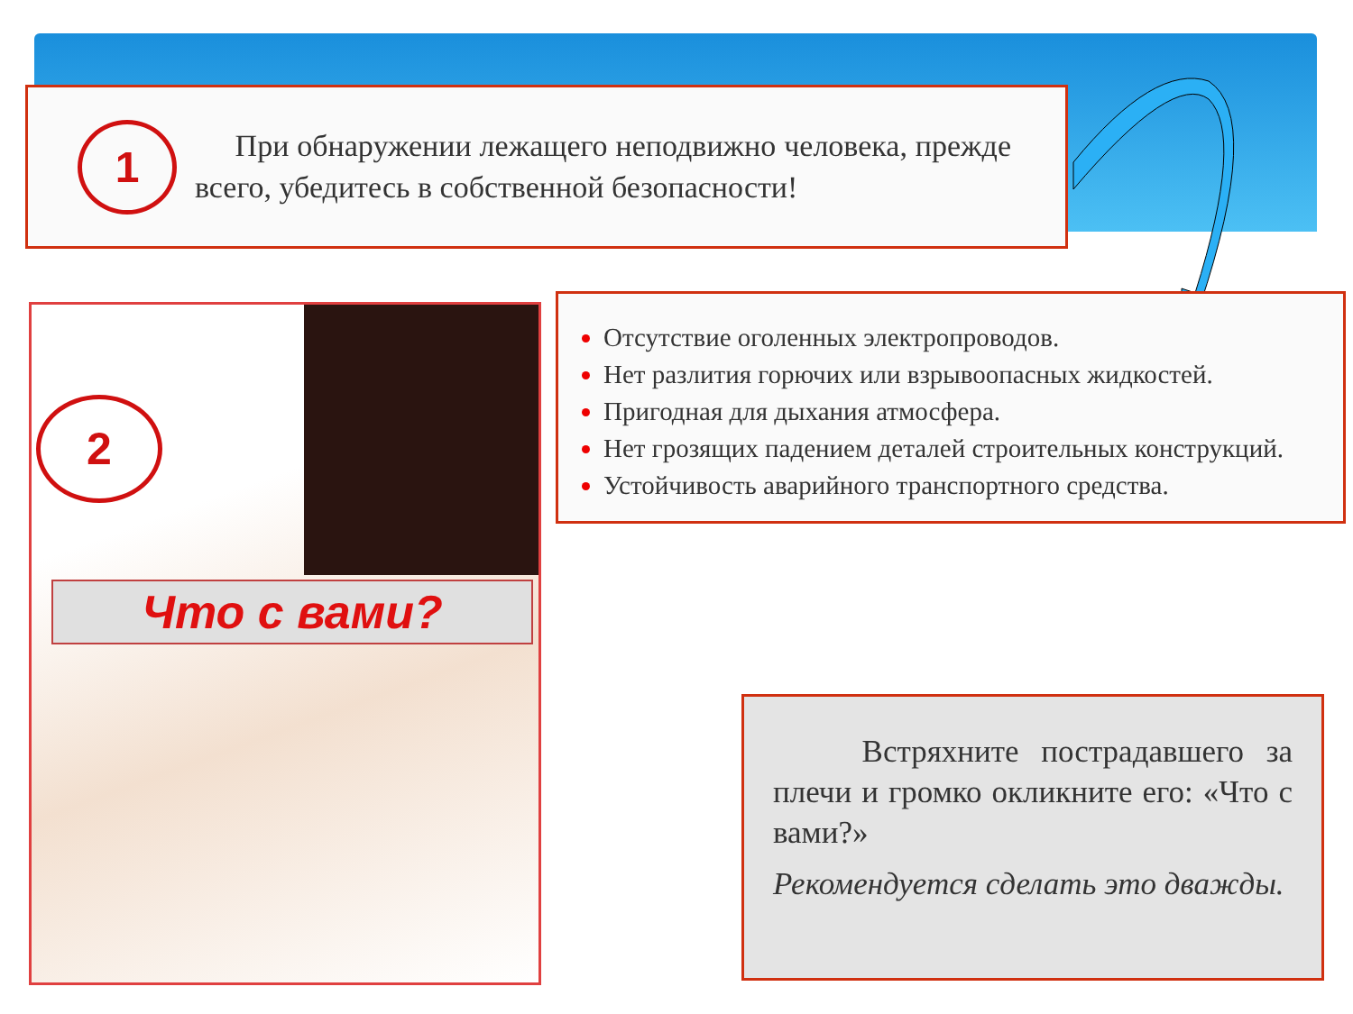1
При обнаружении лежащего неподвижно человека, прежде всего, убедитесь в собственной безопасности!
2
Что с вами?
Отсутствие оголенных электропроводов.
Нет разлития горючих или взрывоопасных жидкостей.
Пригодная для дыхания атмосфера.
Нет грозящих падением деталей строительных конструкций.
Устойчивость аварийного транспортного средства.
Встряхните пострадавшего за плечи и громко окликните его: «Что с вами?»
Рекомендуется сделать это дважды.